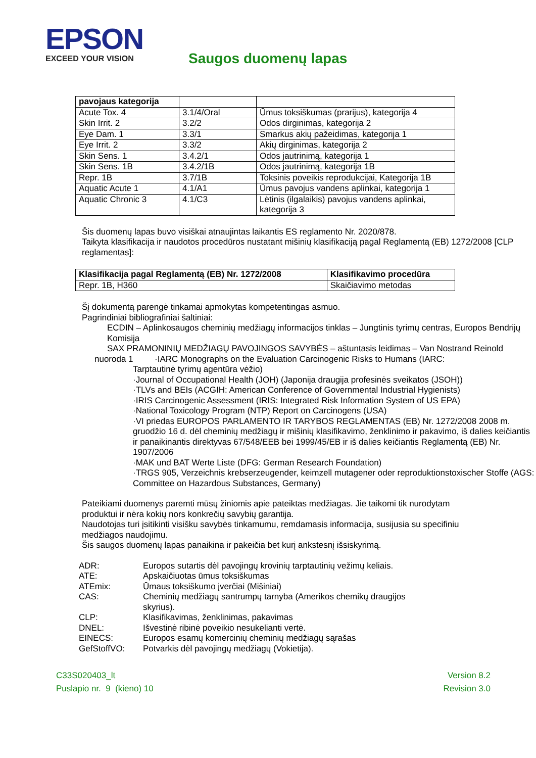EPSON EXCEED YOUR VISION Saugos duomenų lapas
| pavojaus kategorija | | |
| --- | --- | --- |
| Acute Tox. 4 | 3.1/4/Oral | Ūmus toksiškumas (prarijus), kategorija 4 |
| Skin Irrit. 2 | 3.2/2 | Odos dirginimas, kategorija 2 |
| Eye Dam. 1 | 3.3/1 | Smarkus akių pažeidimas, kategorija 1 |
| Eye Irrit. 2 | 3.3/2 | Akių dirginimas, kategorija 2 |
| Skin Sens. 1 | 3.4.2/1 | Odos jautrinimą, kategorija 1 |
| Skin Sens. 1B | 3.4.2/1B | Odos jautrinimą, kategorija 1B |
| Repr. 1B | 3.7/1B | Toksinis poveikis reprodukcijai, Kategorija 1B |
| Aquatic Acute 1 | 4.1/A1 | Ūmus pavojus vandens aplinkai, kategorija 1 |
| Aquatic Chronic 3 | 4.1/C3 | Lėtinis (ilgalaikis) pavojus vandens aplinkai, kategorija 3 |
Šis duomenų lapas buvo visiškai atnaujintas laikantis ES reglamento Nr. 2020/878.
Taikyta klasifikacija ir naudotos procedūros nustatant mišinių klasifikaciją pagal Reglamentą (EB) 1272/2008 [CLP reglamentas]:
| Klasifikacija pagal Reglamentą (EB) Nr. 1272/2008 | Klasifikavimo procedūra |
| --- | --- |
| Repr. 1B, H360 | Skaičiavimo metodas |
Šį dokumentą parengė tinkamai apmokytas kompetentingas asmuo.
Pagrindiniai bibliografiniai šaltiniai:
ECDIN – Aplinkosaugos cheminių medžiagų informacijos tinklas – Jungtinis tyrimų centras, Europos Bendrijų Komisija
SAX PRAMONINIŲ MEDŽIAGŲ PAVOJINGOS SAVYBĖS – aštuntasis leidimas – Van Nostrand Reinold
nuoroda 1 ·IARC Monographs on the Evaluation Carcinogenic Risks to Humans (IARC:
Tarptautinė tyrimų agentūra vėžio)
·Journal of Occupational Health (JOH) (Japonija draugija profesinės sveikatos (JSOH))
·TLVs and BEIs (ACGIH: American Conference of Governmental Industrial Hygienists)
·IRIS Carcinogenic Assessment (IRIS: Integrated Risk Information System of US EPA)
·National Toxicology Program (NTP) Report on Carcinogens (USA)
·VI priedas EUROPOS PARLAMENTO IR TARYBOS REGLAMENTAS (EB) Nr. 1272/2008 2008 m. gruodžio 16 d. dėl cheminių medžiagų ir mišinių klasifikavimo, ženklinimo ir pakavimo, iš dalies keičiantis ir panaikinantis direktyvas 67/548/EEB bei 1999/45/EB ir iš dalies keičiantis Reglamentą (EB) Nr. 1907/2006
·MAK und BAT Werte Liste (DFG: German Research Foundation)
·TRGS 905, Verzeichnis krebserzeugender, keimzell mutagener oder reproduktionstoxischer Stoffe (AGS: Committee on Hazardous Substances, Germany)
Pateikiami duomenys paremti mūsų žiniomis apie pateiktas medžiagas. Jie taikomi tik nurodytam produktui ir nėra kokių nors konkrečių savybių garantija.
Naudotojas turi įsitikinti visišku savybės tinkamumu, remdamasis informacija, susijusia su specifiniu medžiagos naudojimu.
Šis saugos duomenų lapas panaikina ir pakeičia bet kurį ankstesnį išsiskyrimą.
ADR:
Europos sutartis dėl pavojingų krovinių tarptautinių vežimų keliais.
ATE:
Apskaičiuotas ūmus toksiškumas
ATEmix:
Ūmaus toksiškumo įverčiai (Mišiniai)
CAS:
Cheminių medžiagų santrumpų tarnyba (Amerikos chemikų draugijos skyrius).
CLP:
Klasifikavimas, ženklinimas, pakavimas
DNEL:
Išvestinė ribinė poveikio nesukelianti vertė.
EINECS:
Europos esamų komercinių cheminių medžiagų sąrašas
GefStoffVO:
Potvarkis dėl pavojingų medžiagų (Vokietija).
C33S020403_lt
Puslapio nr. 9 (kieno) 10
Version 8.2
Revision 3.0